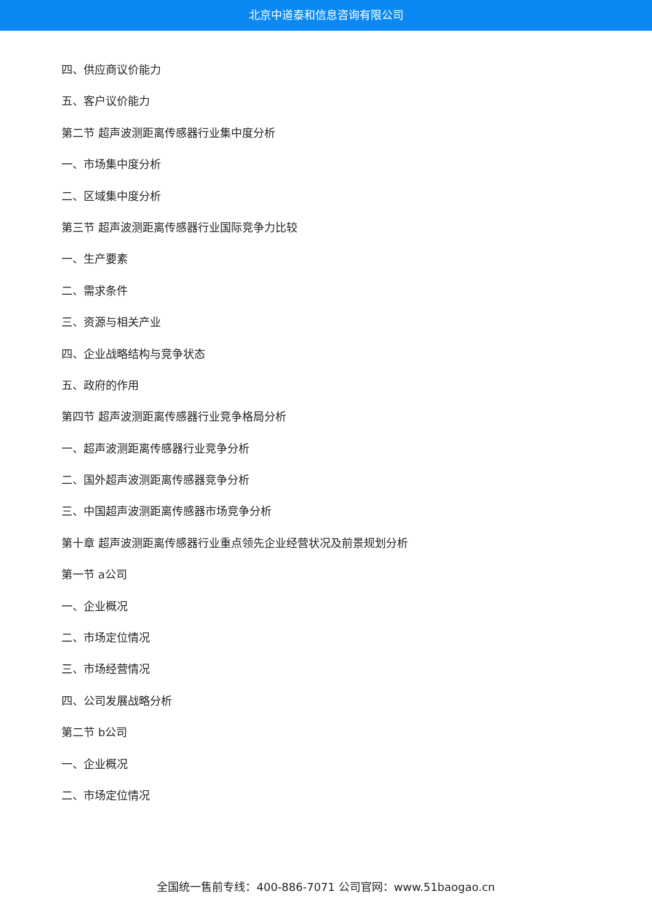北京中道泰和信息咨询有限公司
四、供应商议价能力
五、客户议价能力
第二节 超声波测距离传感器行业集中度分析
一、市场集中度分析
二、区域集中度分析
第三节 超声波测距离传感器行业国际竞争力比较
一、生产要素
二、需求条件
三、资源与相关产业
四、企业战略结构与竞争状态
五、政府的作用
第四节 超声波测距离传感器行业竞争格局分析
一、超声波测距离传感器行业竞争分析
二、国外超声波测距离传感器竞争分析
三、中国超声波测距离传感器市场竞争分析
第十章 超声波测距离传感器行业重点领先企业经营状况及前景规划分析
第一节 a公司
一、企业概况
二、市场定位情况
三、市场经营情况
四、公司发展战略分析
第二节 b公司
一、企业概况
二、市场定位情况
全国统一售前专线：400-886-7071 公司官网：www.51baogao.cn